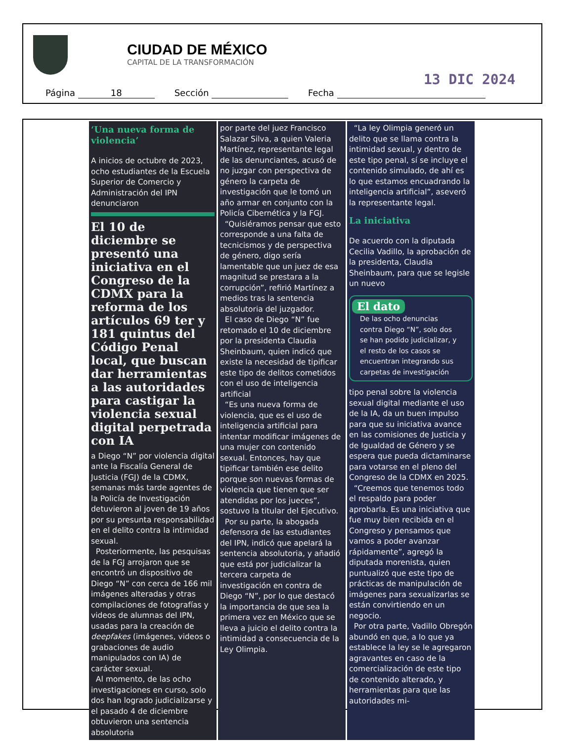CIUDAD DE MÉXICO
CAPITAL DE LA TRANSFORMACIÓN
13 DIC 2024
Página 18 Sección Fecha
‘Una nueva forma de violencia’
A inicios de octubre de 2023, ocho estudiantes de la Escuela Superior de Comercio y Administración del IPN denunciaron
El 10 de diciembre se presentó una iniciativa en el Congreso de la CDMX para la reforma de los artículos 69 ter y 181 quintus del Código Penal local, que buscan dar herramientas a las autoridades para castigar la violencia sexual digital perpetrada con IA
a Diego “N” por violencia digital ante la Fiscalía General de Justicia (FGJ) de la CDMX, semanas más tarde agentes de la Policía de Investigación detuvieron al joven de 19 años por su presunta responsabilidad en el delito contra la intimidad sexual.
Posteriormente, las pesquisas de la FGJ arrojaron que se encontró un dispositivo de Diego “N” con cerca de 166 mil imágenes alteradas y otras compilaciones de fotografías y videos de alumnas del IPN, usadas para la creación de deepfakes (imágenes, videos o grabaciones de audio manipulados con IA) de carácter sexual.
Al momento, de las ocho investigaciones en curso, solo dos han logrado judicializarse y el pasado 4 de diciembre obtuvieron una sentencia absolutoria
por parte del juez Francisco Salazar Silva, a quien Valeria Martínez, representante legal de las denunciantes, acusó de no juzgar con perspectiva de género la carpeta de investigación que le tomó un año armar en conjunto con la Policía Cibernética y la FGJ.
“Quisiéramos pensar que esto corresponde a una falta de tecnicismos y de perspectiva de género, digo sería lamentable que un juez de esa magnitud se prestara a la corrupción”, refirió Martínez a medios tras la sentencia absolutoria del juzgador.
El caso de Diego “N” fue retomado el 10 de diciembre por la presidenta Claudia Sheinbaum, quien indicó que existe la necesidad de tipificar este tipo de delitos cometidos con el uso de inteligencia artificial
“Es una nueva forma de violencia, que es el uso de inteligencia artificial para intentar modificar imágenes de una mujer con contenido sexual. Entonces, hay que tipificar también ese delito porque son nuevas formas de violencia que tienen que ser atendidas por los jueces”, sostuvo la titular del Ejecutivo.
Por su parte, la abogada defensora de las estudiantes del IPN, indicó que apelará la sentencia absolutoria, y añadió que está por judicializar la tercera carpeta de investigación en contra de Diego “N”, por lo que destacó la importancia de que sea la primera vez en México que se lleva a juicio el delito contra la intimidad a consecuencia de la Ley Olimpia.
“La ley Olimpia generó un delito que se llama contra la intimidad sexual, y dentro de este tipo penal, sí se incluye el contenido simulado, de ahí es lo que estamos encuadrando la inteligencia artificial”, aseveró la representante legal.
La iniciativa
De acuerdo con la diputada Cecilia Vadillo, la aprobación de la presidenta, Claudia Sheinbaum, para que se legisle un nuevo
El dato
De las ocho denuncias contra Diego “N”, solo dos se han podido judicializar, y el resto de los casos se encuentran integrando sus carpetas de investigación
tipo penal sobre la violencia sexual digital mediante el uso de la IA, da un buen impulso para que su iniciativa avance en las comisiones de Justicia y de Igualdad de Género y se espera que pueda dictaminarse para votarse en el pleno del Congreso de la CDMX en 2025.
“Creemos que tenemos todo el respaldo para poder aprobarla. Es una iniciativa que fue muy bien recibida en el Congreso y pensamos que vamos a poder avanzar rápidamente”, agregó la diputada morenista, quien puntualizó que este tipo de prácticas de manipulación de imágenes para sexualizarlas se están convirtiendo en un negocio.
Por otra parte, Vadillo Obregón abundó en que, a lo que ya establece la ley se le agregaron agravantes en caso de la comercialización de este tipo de contenido alterado, y herramientas para que las autoridades mi-